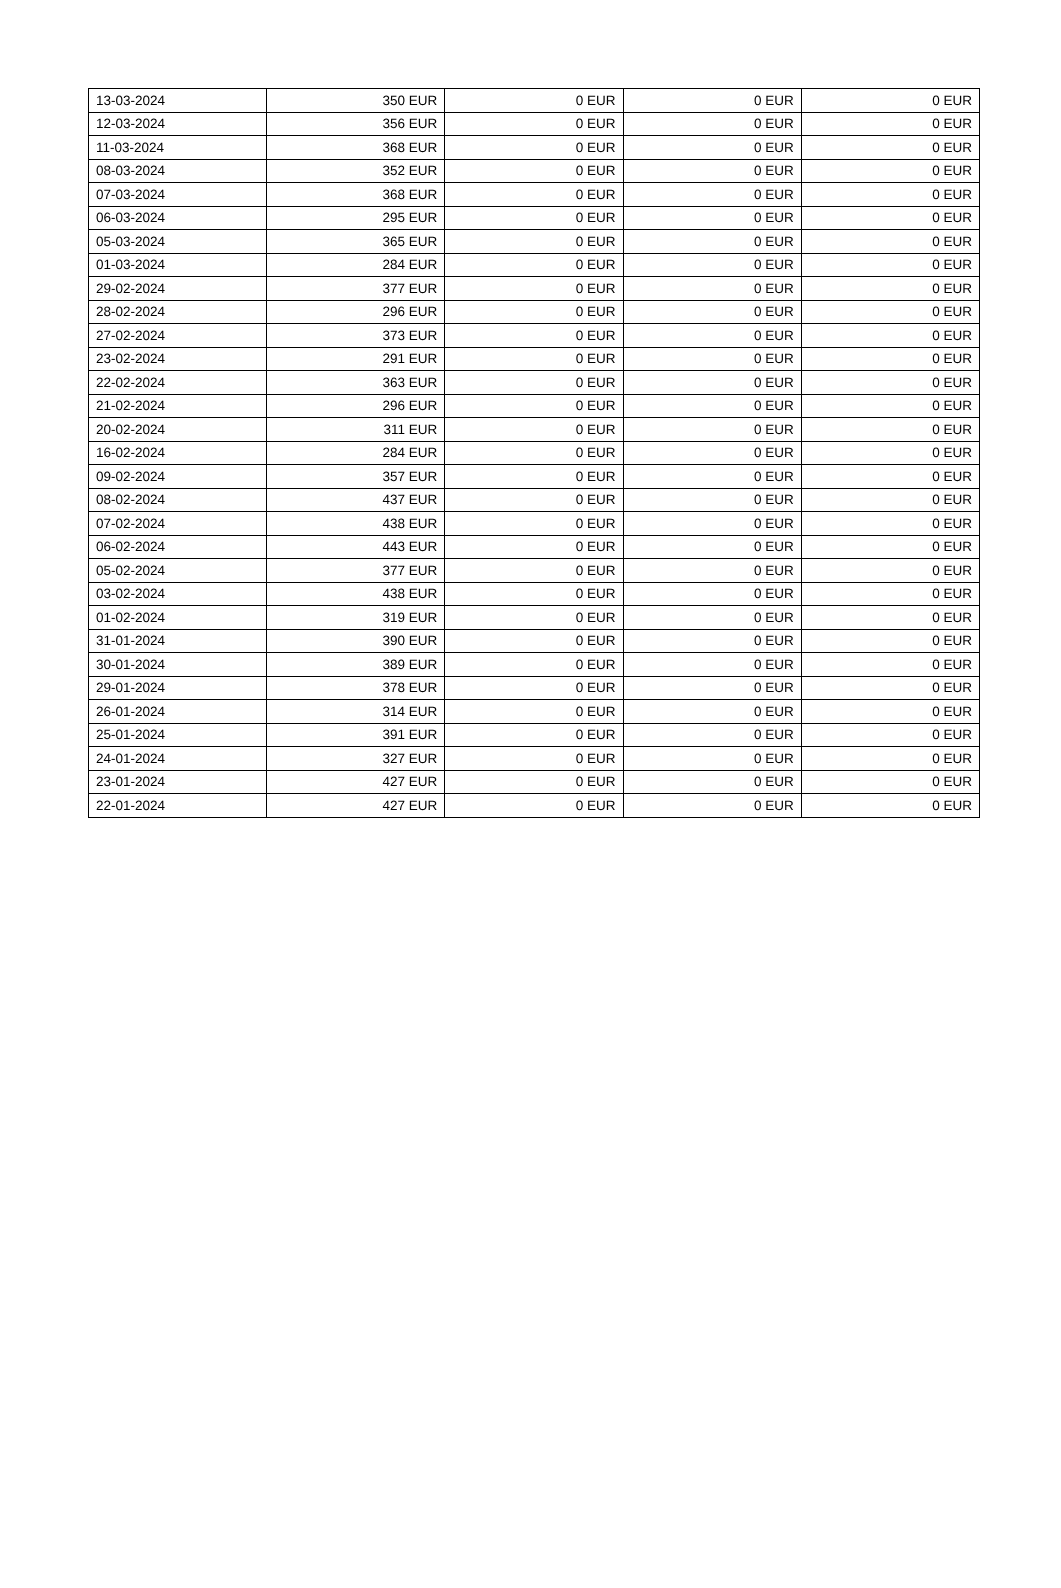| 13-03-2024 | 350 EUR | 0 EUR | 0 EUR | 0 EUR |
| 12-03-2024 | 356 EUR | 0 EUR | 0 EUR | 0 EUR |
| 11-03-2024 | 368 EUR | 0 EUR | 0 EUR | 0 EUR |
| 08-03-2024 | 352 EUR | 0 EUR | 0 EUR | 0 EUR |
| 07-03-2024 | 368 EUR | 0 EUR | 0 EUR | 0 EUR |
| 06-03-2024 | 295 EUR | 0 EUR | 0 EUR | 0 EUR |
| 05-03-2024 | 365 EUR | 0 EUR | 0 EUR | 0 EUR |
| 01-03-2024 | 284 EUR | 0 EUR | 0 EUR | 0 EUR |
| 29-02-2024 | 377 EUR | 0 EUR | 0 EUR | 0 EUR |
| 28-02-2024 | 296 EUR | 0 EUR | 0 EUR | 0 EUR |
| 27-02-2024 | 373 EUR | 0 EUR | 0 EUR | 0 EUR |
| 23-02-2024 | 291 EUR | 0 EUR | 0 EUR | 0 EUR |
| 22-02-2024 | 363 EUR | 0 EUR | 0 EUR | 0 EUR |
| 21-02-2024 | 296 EUR | 0 EUR | 0 EUR | 0 EUR |
| 20-02-2024 | 311 EUR | 0 EUR | 0 EUR | 0 EUR |
| 16-02-2024 | 284 EUR | 0 EUR | 0 EUR | 0 EUR |
| 09-02-2024 | 357 EUR | 0 EUR | 0 EUR | 0 EUR |
| 08-02-2024 | 437 EUR | 0 EUR | 0 EUR | 0 EUR |
| 07-02-2024 | 438 EUR | 0 EUR | 0 EUR | 0 EUR |
| 06-02-2024 | 443 EUR | 0 EUR | 0 EUR | 0 EUR |
| 05-02-2024 | 377 EUR | 0 EUR | 0 EUR | 0 EUR |
| 03-02-2024 | 438 EUR | 0 EUR | 0 EUR | 0 EUR |
| 01-02-2024 | 319 EUR | 0 EUR | 0 EUR | 0 EUR |
| 31-01-2024 | 390 EUR | 0 EUR | 0 EUR | 0 EUR |
| 30-01-2024 | 389 EUR | 0 EUR | 0 EUR | 0 EUR |
| 29-01-2024 | 378 EUR | 0 EUR | 0 EUR | 0 EUR |
| 26-01-2024 | 314 EUR | 0 EUR | 0 EUR | 0 EUR |
| 25-01-2024 | 391 EUR | 0 EUR | 0 EUR | 0 EUR |
| 24-01-2024 | 327 EUR | 0 EUR | 0 EUR | 0 EUR |
| 23-01-2024 | 427 EUR | 0 EUR | 0 EUR | 0 EUR |
| 22-01-2024 | 427 EUR | 0 EUR | 0 EUR | 0 EUR |